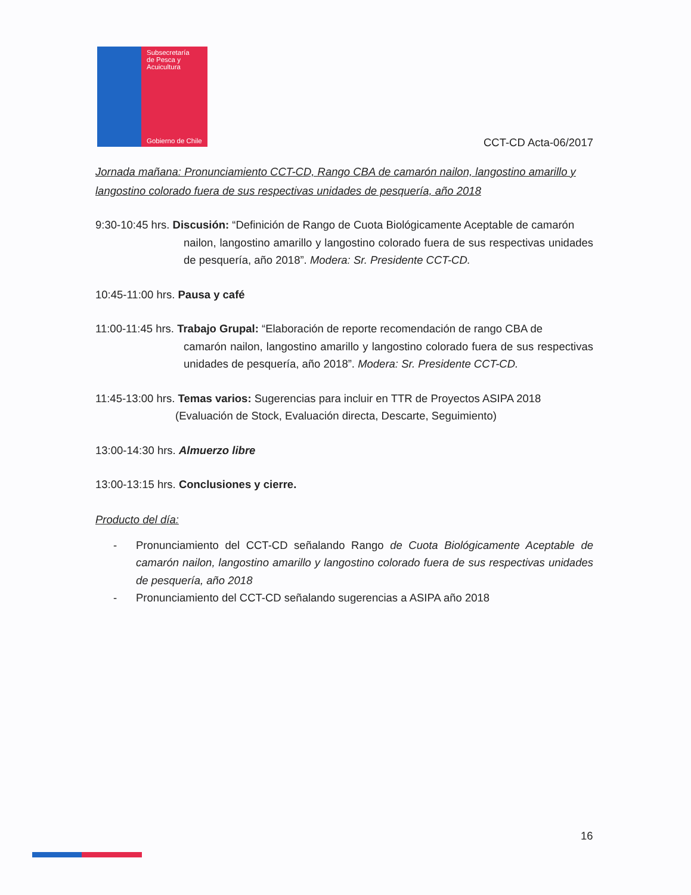Subsecretaría
de Pesca y
Acuicultura
Gobierno de Chile
CCT-CD Acta-06/2017
Jornada mañana: Pronunciamiento CCT-CD, Rango CBA de camarón nailon, langostino amarillo y langostino colorado fuera de sus respectivas unidades de pesquería, año 2018
9:30-10:45 hrs. Discusión: “Definición de Rango de Cuota Biológicamente Aceptable de camarón
nailon, langostino amarillo y langostino colorado fuera de sus respectivas unidades de pesquería, año 2018”. Modera: Sr. Presidente CCT-CD.
10:45-11:00 hrs. Pausa y café
11:00-11:45 hrs. Trabajo Grupal: “Elaboración de reporte recomendación de rango CBA de
camarón nailon, langostino amarillo y langostino colorado fuera de sus respectivas unidades de pesquería, año 2018”. Modera: Sr. Presidente CCT-CD.
11:45-13:00 hrs. Temas varios: Sugerencias para incluir en TTR de Proyectos ASIPA 2018
(Evaluación de Stock, Evaluación directa, Descarte, Seguimiento)
13:00-14:30 hrs. Almuerzo libre
13:00-13:15 hrs. Conclusiones y cierre.
Producto del día:
- Pronunciamiento del CCT-CD señalando Rango de Cuota Biológicamente Aceptable de camarón nailon, langostino amarillo y langostino colorado fuera de sus respectivas unidades de pesquería, año 2018
- Pronunciamiento del CCT-CD señalando sugerencias a ASIPA año 2018
16